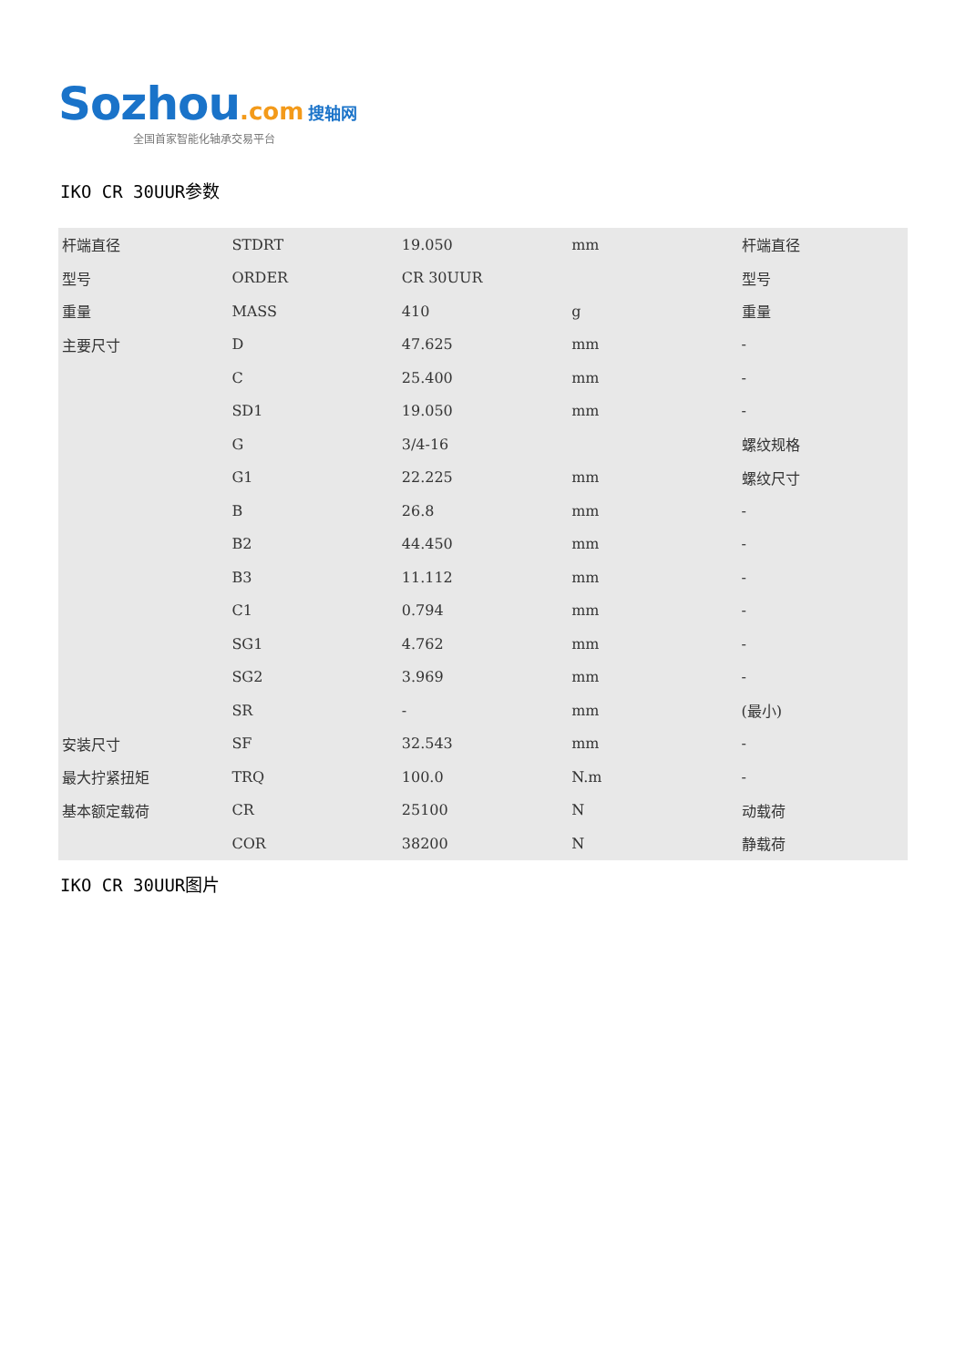Sozhou.com 搜轴网
全国首家智能化轴承交易平台
IKO CR 30UUR参数
| 杆端直径 | STDRT | 19.050 | mm | 杆端直径 |
| 型号 | ORDER | CR 30UUR | | 型号 |
| 重量 | MASS | 410 | g | 重量 |
| 主要尺寸 | D | 47.625 | mm | - |
| | C | 25.400 | mm | - |
| | SD1 | 19.050 | mm | - |
| | G | 3/4-16 | | 螺纹规格 |
| | G1 | 22.225 | mm | 螺纹尺寸 |
| | B | 26.8 | mm | - |
| | B2 | 44.450 | mm | - |
| | B3 | 11.112 | mm | - |
| | C1 | 0.794 | mm | - |
| | SG1 | 4.762 | mm | - |
| | SG2 | 3.969 | mm | - |
| | SR | - | mm | (最小) |
| 安装尺寸 | SF | 32.543 | mm | - |
| 最大拧紧扭矩 | TRQ | 100.0 | N.m | - |
| 基本额定载荷 | CR | 25100 | N | 动载荷 |
| | COR | 38200 | N | 静载荷 |
IKO CR 30UUR图片